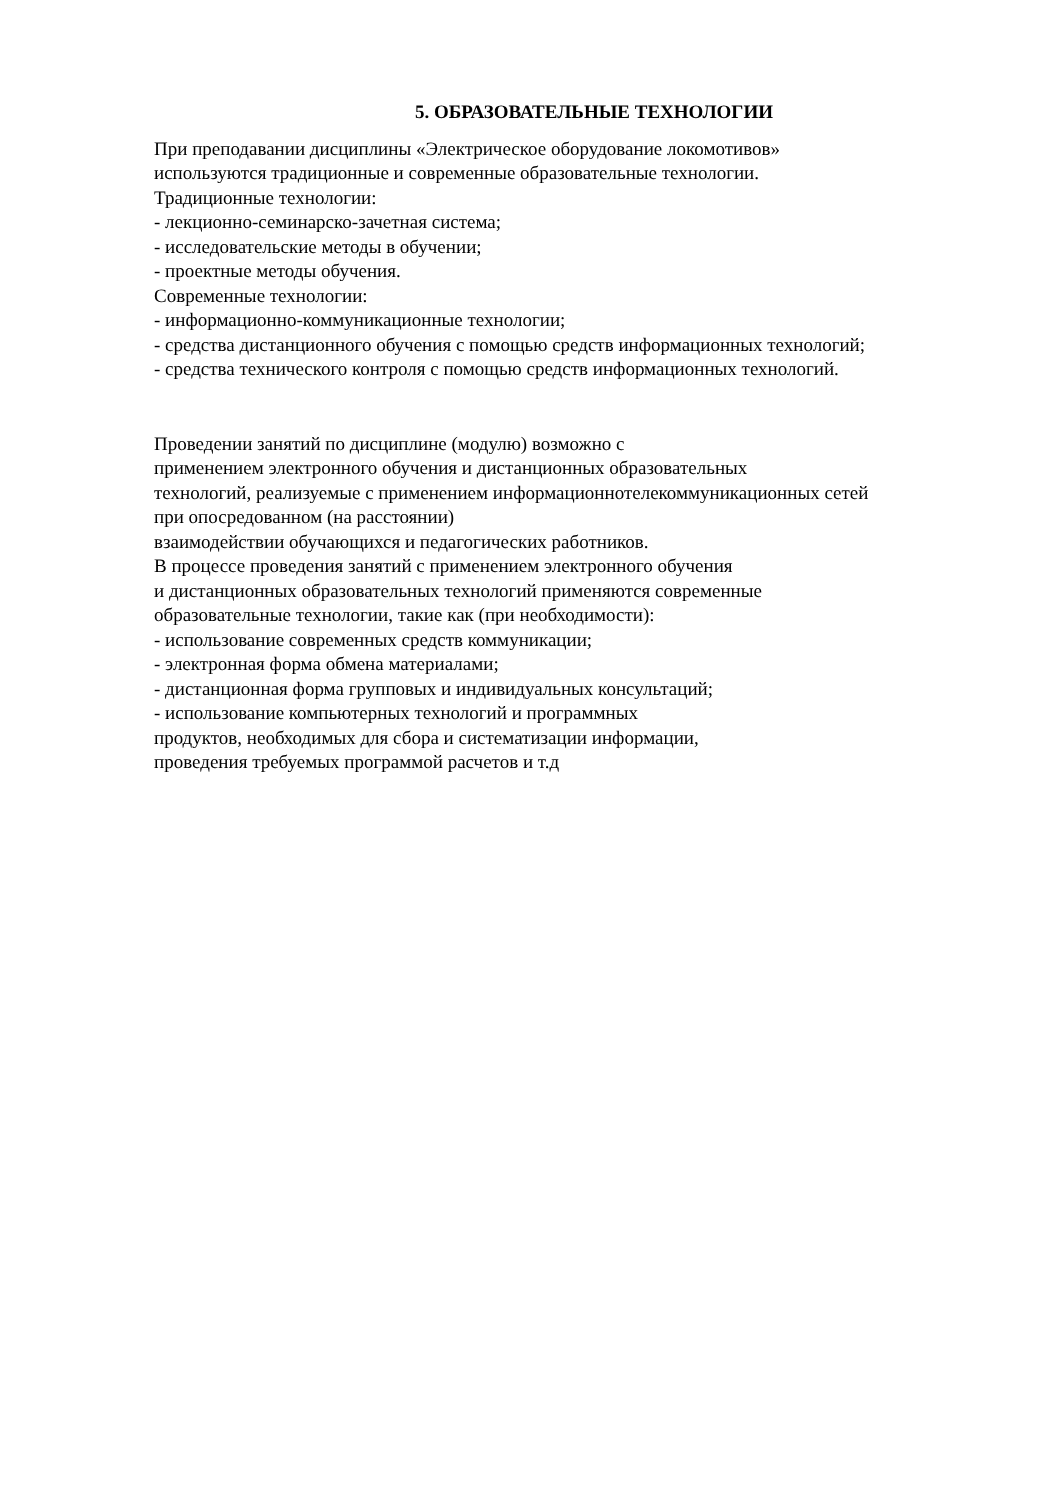5. ОБРАЗОВАТЕЛЬНЫЕ ТЕХНОЛОГИИ
При преподавании дисциплины «Электрическое оборудование локомотивов»
используются традиционные и современные образовательные технологии.
Традиционные технологии:
- лекционно-семинарско-зачетная система;
- исследовательские методы в обучении;
- проектные методы обучения.
Современные технологии:
- информационно-коммуникационные технологии;
- средства дистанционного обучения с помощью средств информационных технологий;
- средства технического контроля с помощью средств информационных технологий.
Проведении занятий по дисциплине (модулю) возможно с
применением электронного обучения и дистанционных образовательных
технологий, реализуемые с применением информационнотелекоммуникационных сетей
при опосредованном (на расстоянии)
взаимодействии обучающихся и педагогических работников.
В процессе проведения занятий с применением электронного обучения
и дистанционных образовательных технологий применяются современные
образовательные технологии, такие как (при необходимости):
- использование современных средств коммуникации;
- электронная форма обмена материалами;
- дистанционная форма групповых и индивидуальных консультаций;
- использование компьютерных технологий и программных
продуктов, необходимых для сбора и систематизации информации,
проведения требуемых программой расчетов и т.д